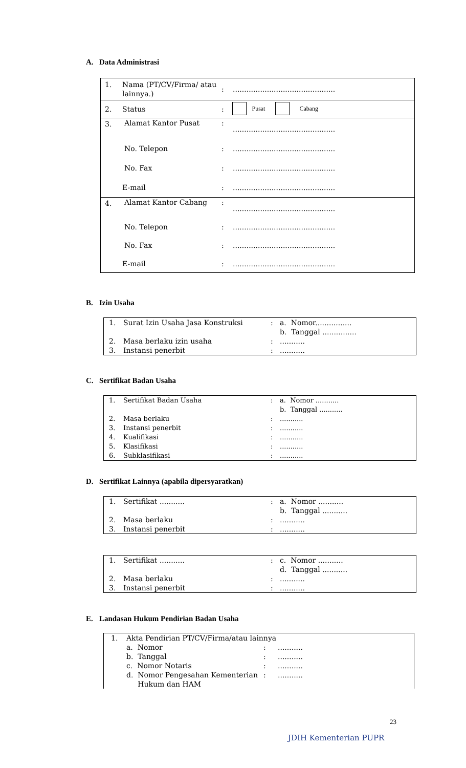A. Data Administrasi
| 1. | Nama (PT/CV/Firma/ atau lainnya.) | : | ............................................. |
| 2. | Status | : | Pusat Cabang |
| 3. | Alamat Kantor Pusat | : | ............................................. |
| | No. Telepon | : | ............................................. |
| | No. Fax | : | ............................................. |
| | E-mail | : | ............................................. |
| 4. | Alamat Kantor Cabang | : | ............................................. |
| | No. Telepon | : | ............................................. |
| | No. Fax | : | ............................................. |
| | E-mail | : | ............................................. |
B. Izin Usaha
| 1. | Surat Izin Usaha Jasa Konstruksi | : | a. Nomor................ b. Tanggal ............... |
| 2. | Masa berlaku izin usaha | : | ........... |
| 3. | Instansi penerbit | : | ........... |
C. Sertifikat Badan Usaha
| 1. | Sertifikat Badan Usaha | : | a. Nomor ........... b. Tanggal ........... |
| 2. | Masa berlaku | : | ........... |
| 3. | Instansi penerbit | : | ........... |
| 4. | Kualifikasi | : | ........... |
| 5. | Klasifikasi | : | ........... |
| 6. | Subklasifikasi | : | ........... |
D. Sertifikat Lainnya (apabila dipersyaratkan)
| 1. | Sertifikat ........... | : | a. Nomor ........... b. Tanggal ........... |
| 2. | Masa berlaku | : | ........... |
| 3. | Instansi penerbit | : | ........... |
| 1. | Sertifikat ........... | : | c. Nomor ........... d. Tanggal ........... |
| 2. | Masa berlaku | : | ........... |
| 3. | Instansi penerbit | : | ........... |
E. Landasan Hukum Pendirian Badan Usaha
| 1. | Akta Pendirian PT/CV/Firma/atau lainnya | | |
| | a. Nomor | : | ........... |
| | b. Tanggal | : | ........... |
| | c. Nomor Notaris | : | ........... |
| | d. Nomor Pengesahan Kementerian Hukum dan HAM | : | ........... |
23
JDIH Kementerian PUPR